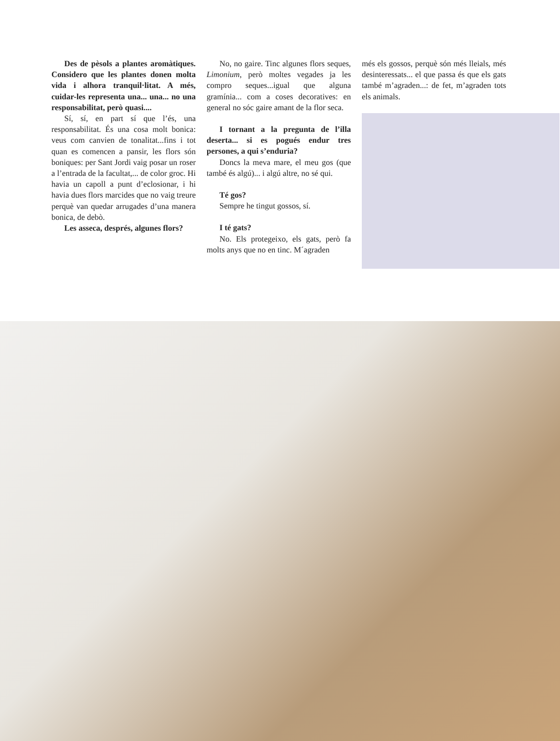Des de pèsols a plantes aromàtiques. Considero que les plantes donen molta vida i alhora tranquil·litat. A més, cuidar-les representa una... una... no una responsabilitat, però quasi....
Sí, sí, en part sí que l’és, una responsabilitat. És una cosa molt bonica: veus com canvien de tonalitat...fins i tot quan es comencen a pansir, les flors són boniques: per Sant Jordi vaig posar un roser a l’entrada de la facultat,... de color groc. Hi havia un capoll a punt d’eclosionar, i hi havia dues flors marcides que no vaig treure perquè van quedar arrugades d’una manera bonica, de debò.
Les asseca, després, algunes flors?
No, no gaire. Tinc algunes flors seques, Limonium, però moltes vegades ja les compro seques...igual que alguna gramínia... com a coses decoratives: en general no sóc gaire amant de la flor seca.
I tornant a la pregunta de l’illa deserta... si es pogués endur tres persones, a qui s’enduria?
Doncs la meva mare, el meu gos (que també és algú)... i algú altre, no sé qui.
Té gos?
Sempre he tingut gossos, sí.
I té gats?
No. Els protegeixo, els gats, però fa molts anys que no en tinc. M´agraden
més els gossos, perquè són més lleials, més desinteressats... el que passa és que els gats també m’agraden...: de fet, m’agraden tots els animals.